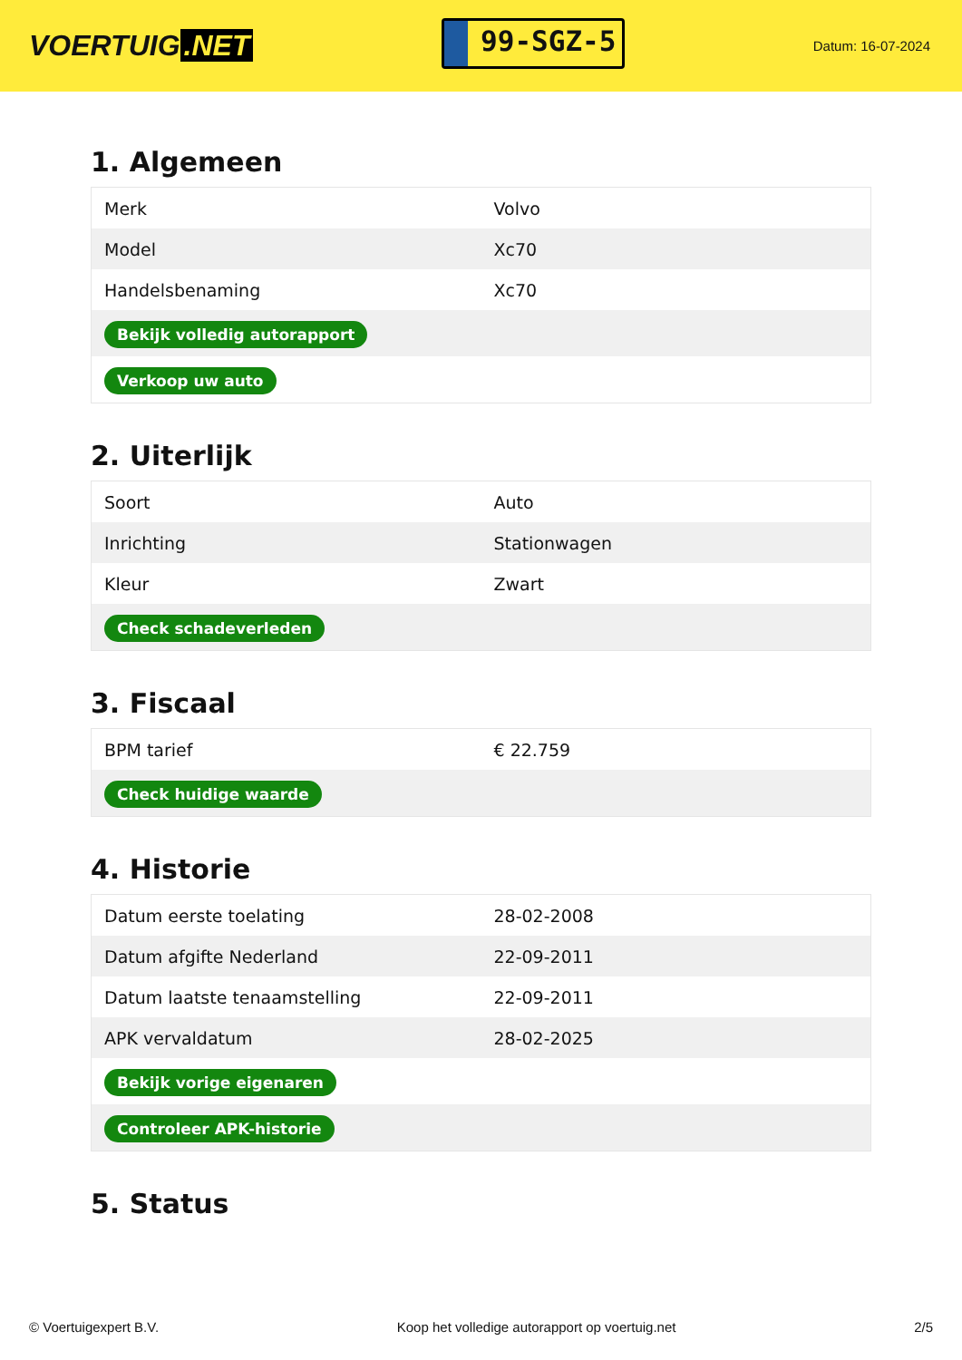VOERTUIG.NET
99-SGZ-5
Datum: 16-07-2024
1. Algemeen
| Merk | Volvo |
| Model | Xc70 |
| Handelsbenaming | Xc70 |
| Bekijk volledig autorapport | |
| Verkoop uw auto | |
2. Uiterlijk
| Soort | Auto |
| Inrichting | Stationwagen |
| Kleur | Zwart |
| Check schadeverleden | |
3. Fiscaal
| BPM tarief | € 22.759 |
| Check huidige waarde | |
4. Historie
| Datum eerste toelating | 28-02-2008 |
| Datum afgifte Nederland | 22-09-2011 |
| Datum laatste tenaamstelling | 22-09-2011 |
| APK vervaldatum | 28-02-2025 |
| Bekijk vorige eigenaren | |
| Controleer APK-historie | |
5. Status
© Voertuigexpert B.V. Koop het volledige autorapport op voertuig.net 2/5